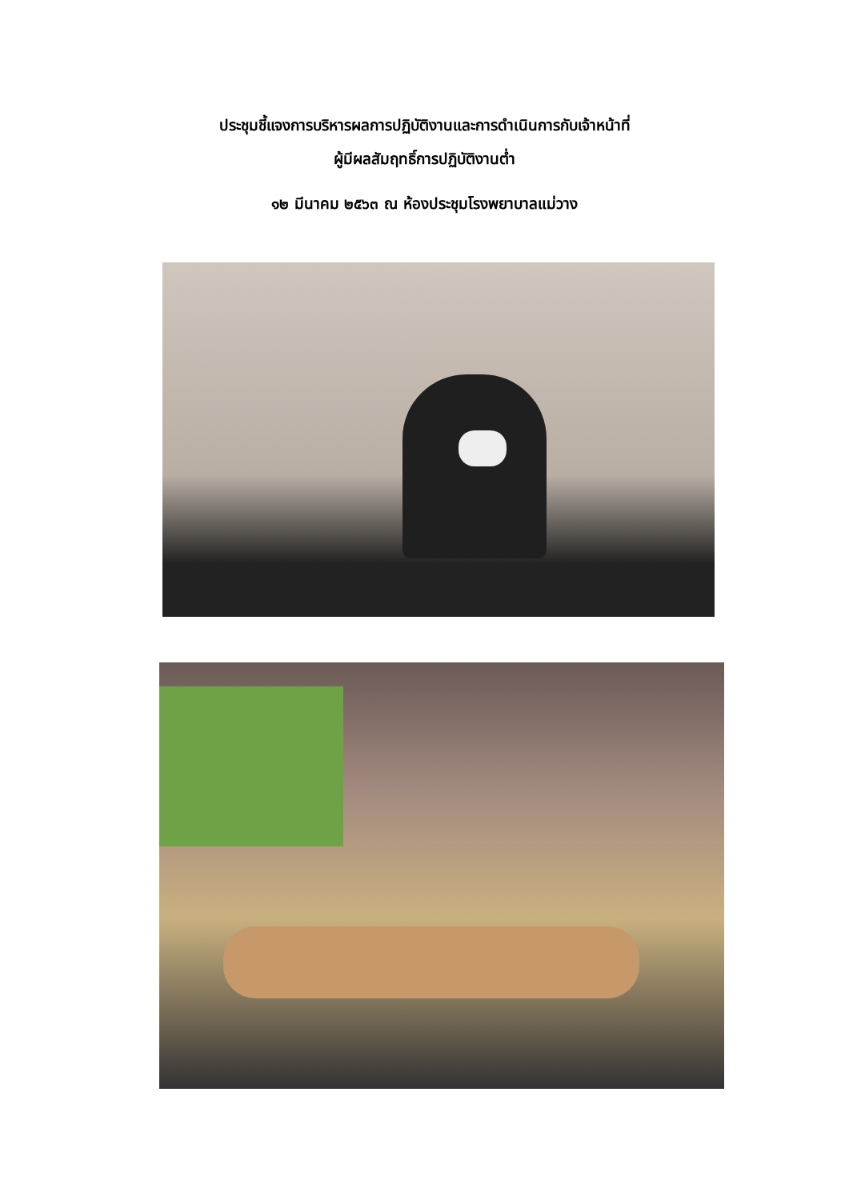ประชุมชี้แจงการบริหารผลการปฏิบัติงานและการดำเนินการกับเจ้าหน้าที่
ผู้มีผลสัมฤทธิ์การปฏิบัติงานต่ำ
๑๒ มีนาคม ๒๕๖๓ ณ ห้องประชุมโรงพยาบาลแม่วาง